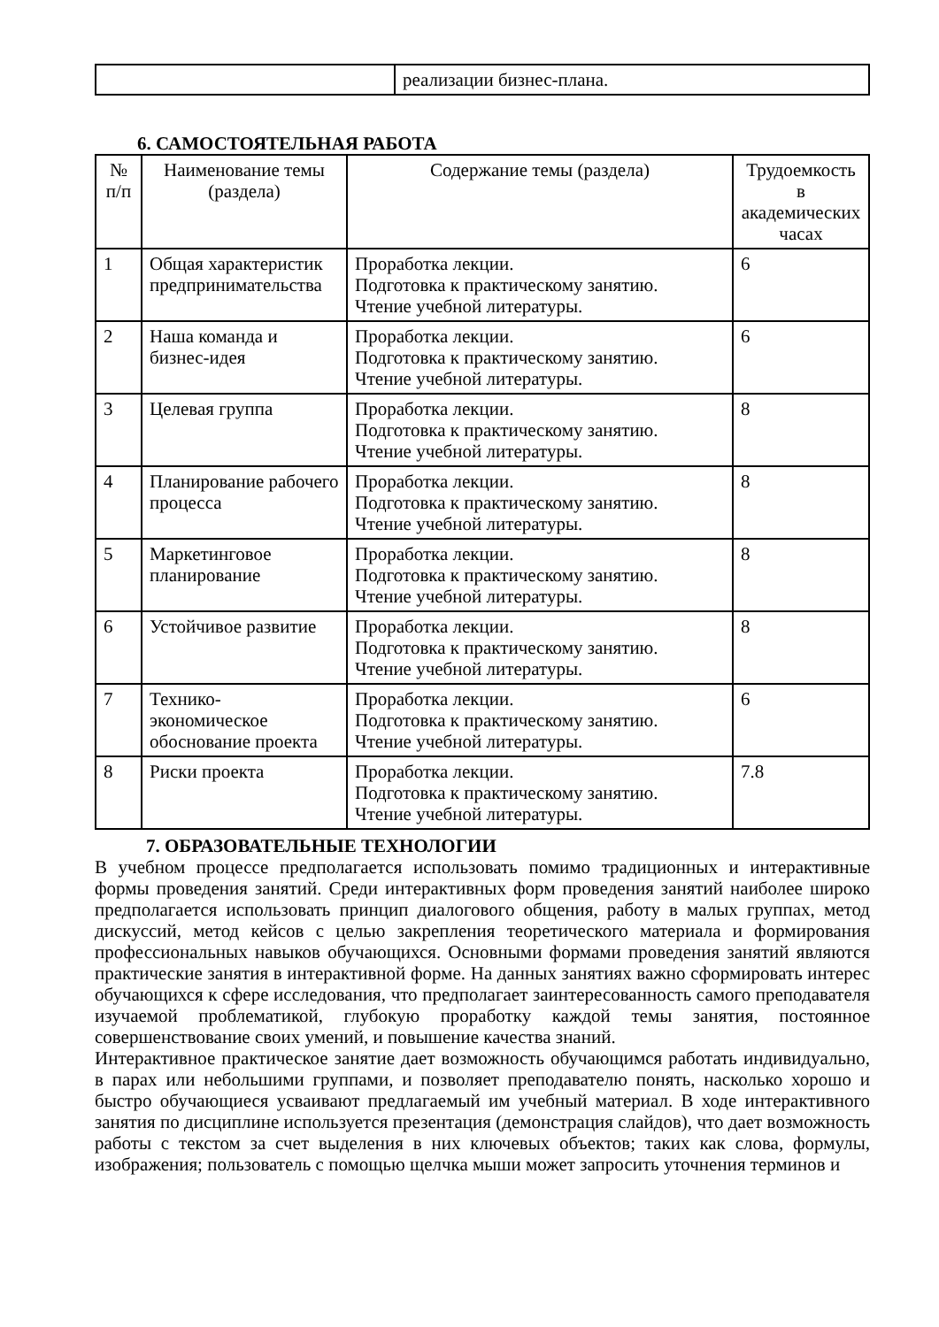| | реализации бизнес-плана. |
6. САМОСТОЯТЕЛЬНАЯ РАБОТА
| № п/п | Наименование темы (раздела) | Содержание темы (раздела) | Трудоемкость в академических часах |
| --- | --- | --- | --- |
| 1 | Общая характеристик предпринимательства | Проработка лекции. Подготовка к практическому занятию. Чтение учебной литературы. | 6 |
| 2 | Наша команда и бизнес-идея | Проработка лекции. Подготовка к практическому занятию. Чтение учебной литературы. | 6 |
| 3 | Целевая группа | Проработка лекции. Подготовка к практическому занятию. Чтение учебной литературы. | 8 |
| 4 | Планирование рабочего процесса | Проработка лекции. Подготовка к практическому занятию. Чтение учебной литературы. | 8 |
| 5 | Маркетинговое планирование | Проработка лекции. Подготовка к практическому занятию. Чтение учебной литературы. | 8 |
| 6 | Устойчивое развитие | Проработка лекции. Подготовка к практическому занятию. Чтение учебной литературы. | 8 |
| 7 | Технико-экономическое обоснование проекта | Проработка лекции. Подготовка к практическому занятию. Чтение учебной литературы. | 6 |
| 8 | Риски проекта | Проработка лекции. Подготовка к практическому занятию. Чтение учебной литературы. | 7.8 |
7. ОБРАЗОВАТЕЛЬНЫЕ ТЕХНОЛОГИИ
В учебном процессе предполагается использовать помимо традиционных и интерактивные формы проведения занятий. Среди интерактивных форм проведения занятий наиболее широко предполагается использовать принцип диалогового общения, работу в малых группах, метод дискуссий, метод кейсов с целью закрепления теоретического материала и формирования профессиональных навыков обучающихся. Основными формами проведения занятий являются практические занятия в интерактивной форме. На данных занятиях важно сформировать интерес обучающихся к сфере исследования, что предполагает заинтересованность самого преподавателя изучаемой проблематикой, глубокую проработку каждой темы занятия, постоянное совершенствование своих умений, и повышение качества знаний.
Интерактивное практическое занятие дает возможность обучающимся работать индивидуально, в парах или небольшими группами, и позволяет преподавателю понять, насколько хорошо и быстро обучающиеся усваивают предлагаемый им учебный материал. В ходе интерактивного занятия по дисциплине используется презентация (демонстрация слайдов), что дает возможность работы с текстом за счет выделения в них ключевых объектов; таких как слова, формулы, изображения; пользователь с помощью щелчка мыши может запросить уточнения терминов и